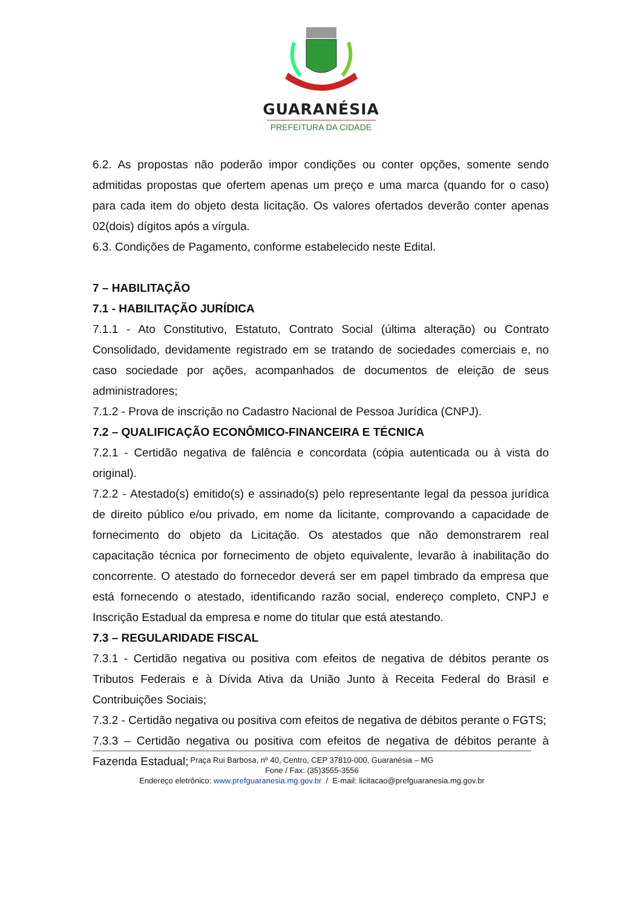GUARANÉSIA
PREFEITURA DA CIDADE
6.2. As propostas não poderão impor condições ou conter opções, somente sendo admitidas propostas que ofertem apenas um preço e uma marca (quando for o caso) para cada item do objeto desta licitação. Os valores ofertados deverão conter apenas 02(dois) dígitos após a vírgula.
6.3. Condições de Pagamento, conforme estabelecido neste Edital.
7 – HABILITAÇÃO
7.1 - HABILITAÇÃO JURÍDICA
7.1.1 - Ato Constitutivo, Estatuto, Contrato Social (última alteração) ou Contrato Consolidado, devidamente registrado em se tratando de sociedades comerciais e, no caso sociedade por ações, acompanhados de documentos de eleição de seus administradores;
7.1.2 - Prova de inscrição no Cadastro Nacional de Pessoa Jurídica (CNPJ).
7.2 – QUALIFICAÇÃO ECONÔMICO-FINANCEIRA E TÉCNICA
7.2.1 - Certidão negativa de falência e concordata (cópia autenticada ou à vista do original).
7.2.2 - Atestado(s) emitido(s) e assinado(s) pelo representante legal da pessoa jurídica de direito público e/ou privado, em nome da licitante, comprovando a capacidade de fornecimento do objeto da Licitação. Os atestados que não demonstrarem real capacitação técnica por fornecimento de objeto equivalente, levarão à inabilitação do concorrente. O atestado do fornecedor deverá ser em papel timbrado da empresa que está fornecendo o atestado, identificando razão social, endereço completo, CNPJ e Inscrição Estadual da empresa e nome do titular que está atestando.
7.3 – REGULARIDADE FISCAL
7.3.1 - Certidão negativa ou positiva com efeitos de negativa de débitos perante os Tributos Federais e à Dívida Ativa da União Junto à Receita Federal do Brasil e Contribuições Sociais;
7.3.2 - Certidão negativa ou positiva com efeitos de negativa de débitos perante o FGTS;
7.3.3 – Certidão negativa ou positiva com efeitos de negativa de débitos perante à Fazenda Estadual;
Praça Rui Barbosa, nº 40, Centro, CEP 37810-000, Guaranésia – MG
Fone / Fax: (35)3555-3556
Endereço eletrônico: www.prefguaranesia.mg.gov.br / E-mail: licitacao@prefguaranesia.mg.gov.br